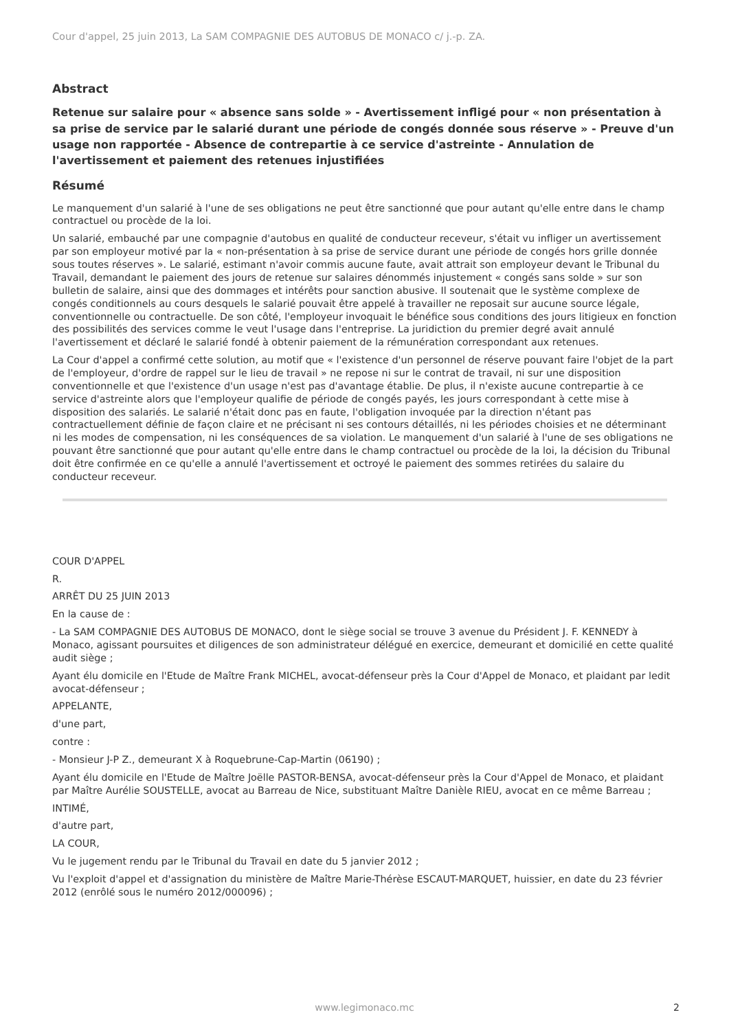Cour d'appel, 25 juin 2013, La SAM COMPAGNIE DES AUTOBUS DE MONACO c/ j.-p. ZA.
Abstract
Retenue sur salaire pour « absence sans solde » - Avertissement infligé pour « non présentation à sa prise de service par le salarié durant une période de congés donnée sous réserve » - Preuve d'un usage non rapportée - Absence de contrepartie à ce service d'astreinte - Annulation de l'avertissement et paiement des retenues injustifiées
Résumé
Le manquement d'un salarié à l'une de ses obligations ne peut être sanctionné que pour autant qu'elle entre dans le champ contractuel ou procède de la loi.
Un salarié, embauché par une compagnie d'autobus en qualité de conducteur receveur, s'était vu infliger un avertissement par son employeur motivé par la « non-présentation à sa prise de service durant une période de congés hors grille donnée sous toutes réserves ». Le salarié, estimant n'avoir commis aucune faute, avait attrait son employeur devant le Tribunal du Travail, demandant le paiement des jours de retenue sur salaires dénommés injustement « congés sans solde » sur son bulletin de salaire, ainsi que des dommages et intérêts pour sanction abusive. Il soutenait que le système complexe de congés conditionnels au cours desquels le salarié pouvait être appelé à travailler ne reposait sur aucune source légale, conventionnelle ou contractuelle. De son côté, l'employeur invoquait le bénéfice sous conditions des jours litigieux en fonction des possibilités des services comme le veut l'usage dans l'entreprise. La juridiction du premier degré avait annulé l'avertissement et déclaré le salarié fondé à obtenir paiement de la rémunération correspondant aux retenues.
La Cour d'appel a confirmé cette solution, au motif que « l'existence d'un personnel de réserve pouvant faire l'objet de la part de l'employeur, d'ordre de rappel sur le lieu de travail » ne repose ni sur le contrat de travail, ni sur une disposition conventionnelle et que l'existence d'un usage n'est pas d'avantage établie. De plus, il n'existe aucune contrepartie à ce service d'astreinte alors que l'employeur qualifie de période de congés payés, les jours correspondant à cette mise à disposition des salariés. Le salarié n'était donc pas en faute, l'obligation invoquée par la direction n'étant pas contractuellement définie de façon claire et ne précisant ni ses contours détaillés, ni les périodes choisies et ne déterminant ni les modes de compensation, ni les conséquences de sa violation. Le manquement d'un salarié à l'une de ses obligations ne pouvant être sanctionné que pour autant qu'elle entre dans le champ contractuel ou procède de la loi, la décision du Tribunal doit être confirmée en ce qu'elle a annulé l'avertissement et octroyé le paiement des sommes retirées du salaire du conducteur receveur.
COUR D'APPEL
R.
ARRÊT DU 25 JUIN 2013
En la cause de :
- La SAM COMPAGNIE DES AUTOBUS DE MONACO, dont le siège social se trouve 3 avenue du Président J. F. KENNEDY à Monaco, agissant poursuites et diligences de son administrateur délégué en exercice, demeurant et domicilié en cette qualité audit siège ;
Ayant élu domicile en l'Etude de Maître Frank MICHEL, avocat-défenseur près la Cour d'Appel de Monaco, et plaidant par ledit avocat-défenseur ;
APPELANTE,
d'une part,
contre :
- Monsieur J-P Z., demeurant X à Roquebrune-Cap-Martin (06190) ;
Ayant élu domicile en l'Etude de Maître Joëlle PASTOR-BENSA, avocat-défenseur près la Cour d'Appel de Monaco, et plaidant par Maître Aurélie SOUSTELLE, avocat au Barreau de Nice, substituant Maître Danièle RIEU, avocat en ce même Barreau ;
INTIMÉ,
d'autre part,
LA COUR,
Vu le jugement rendu par le Tribunal du Travail en date du 5 janvier 2012 ;
Vu l'exploit d'appel et d'assignation du ministère de Maître Marie-Thérèse ESCAUT-MARQUET, huissier, en date du 23 février 2012 (enrôlé sous le numéro 2012/000096) ;
www.legimonaco.mc 2